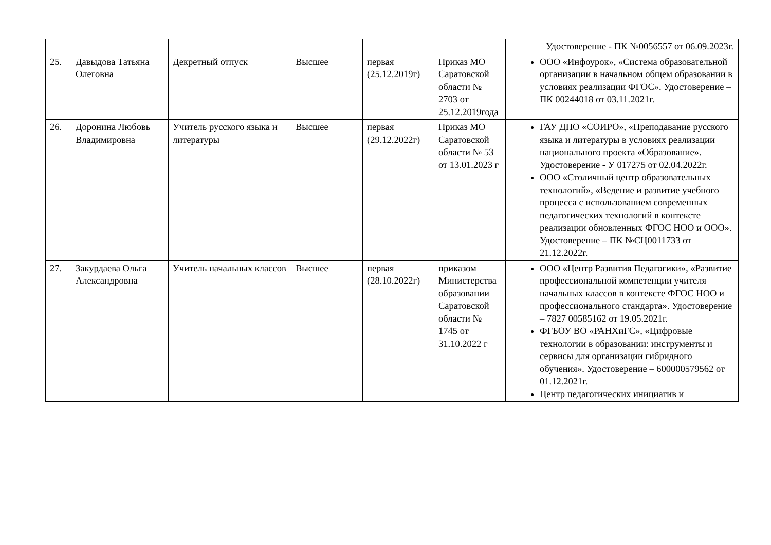| | | | | | | Удостоверение - ПК №0056557 от 06.09.2023г. |
| 25. | Давыдова Татьяна Олеговна | Декретный отпуск | Высшее | первая (25.12.2019г) | Приказ МО Саратовской области № 2703 от 25.12.2019года | ООО «Инфоурок», «Система образовательной организации в начальном общем образовании в условиях реализации ФГОС». Удостоверение – ПК 00244018 от 03.11.2021г. |
| 26. | Доронина Любовь Владимировна | Учитель русского языка и литературы | Высшее | первая (29.12.2022г) | Приказ МО Саратовской области № 53 от 13.01.2023 г | ГАУ ДПО «СОИРО», «Преподавание русского языка и литературы в условиях реализации национального проекта «Образование». Удостоверение - У 017275 от 02.04.2022г. ООО «Столичный центр образовательных технологий», «Ведение и развитие учебного процесса с использованием современных педагогических технологий в контексте реализации обновленных ФГОС НОО и ООО». Удостоверение – ПК №СЦ0011733 от 21.12.2022г. |
| 27. | Закурдаева Ольга Александровна | Учитель начальных классов | Высшее | первая (28.10.2022г) | приказом Министерства образовании Саратовской области № 1745 от 31.10.2022 г | ООО «Центр Развития Педагогики», «Развитие профессиональной компетенции учителя начальных классов в контексте ФГОС НОО и профессионального стандарта». Удостоверение – 7827 00585162 от 19.05.2021г. ФГБОУ ВО «РАНХиГС», «Цифровые технологии в образовании: инструменты и сервисы для организации гибридного обучения». Удостоверение – 600000579562 от 01.12.2021г. Центр педагогических инициатив и |